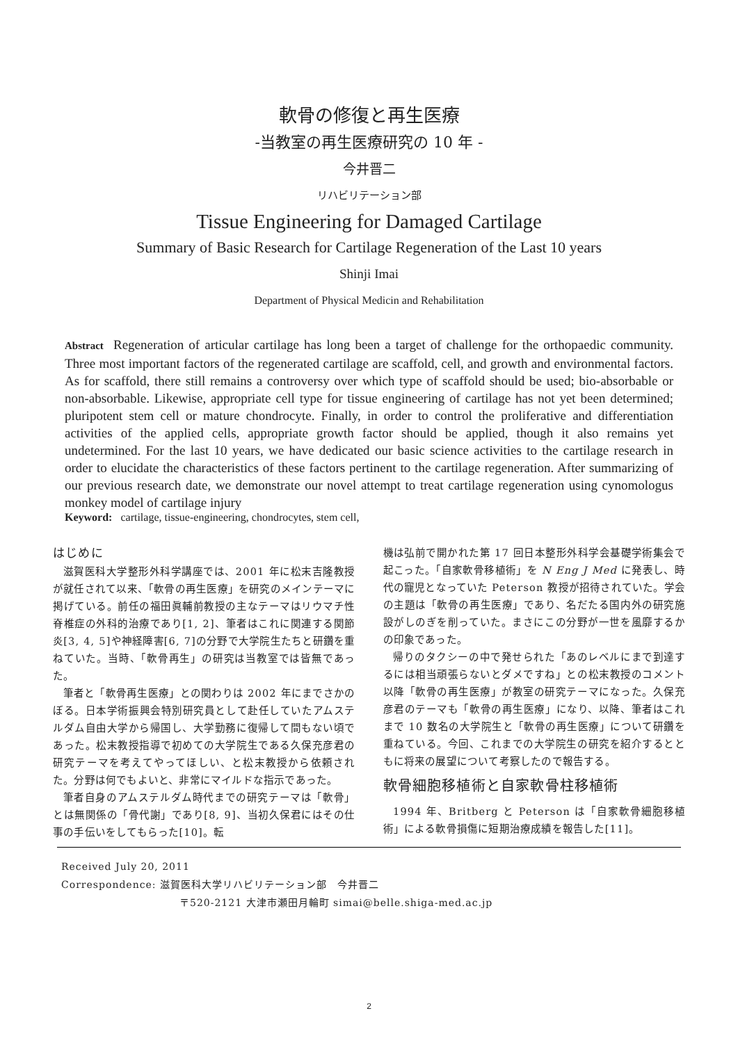軟骨の修復と再生医療
-当教室の再生医療研究の 10 年 -
今井晋二
リハビリテーション部
Tissue Engineering for Damaged Cartilage
Summary of Basic Research for Cartilage Regeneration of the Last 10 years
Shinji Imai
Department of Physical Medicin and Rehabilitation
Abstract Regeneration of articular cartilage has long been a target of challenge for the orthopaedic community. Three most important factors of the regenerated cartilage are scaffold, cell, and growth and environmental factors. As for scaffold, there still remains a controversy over which type of scaffold should be used; bio-absorbable or non-absorbable. Likewise, appropriate cell type for tissue engineering of cartilage has not yet been determined; pluripotent stem cell or mature chondrocyte. Finally, in order to control the proliferative and differentiation activities of the applied cells, appropriate growth factor should be applied, though it also remains yet undetermined. For the last 10 years, we have dedicated our basic science activities to the cartilage research in order to elucidate the characteristics of these factors pertinent to the cartilage regeneration. After summarizing of our previous research date, we demonstrate our novel attempt to treat cartilage regeneration using cynomologus monkey model of cartilage injury
Keyword: cartilage, tissue-engineering, chondrocytes, stem cell,
はじめに
滋賀医科大学整形外科学講座では、2001 年に松末吉隆教授が就任されて以来、「軟骨の再生医療」を研究のメインテーマに掲げている。前任の福田眞輔前教授の主なテーマはリウマチ性脊椎症の外科的治療であり[1, 2]、筆者はこれに関連する関節炎[3, 4, 5]や神経障害[6, 7]の分野で大学院生たちと研鑽を重ねていた。当時、「軟骨再生」の研究は当教室では皆無であった。
筆者と「軟骨再生医療」との関わりは 2002 年にまでさかのぼる。日本学術振興会特別研究員として赴任していたアムステルダム自由大学から帰国し、大学勤務に復帰して間もない頃であった。松末教授指導で初めての大学院生である久保充彦君の研究テーマを考えてやってほしい、と松末教授から依頼された。分野は何でもよいと、非常にマイルドな指示であった。
筆者自身のアムステルダム時代までの研究テーマは「軟骨」とは無関係の「骨代謝」であり[8, 9]、当初久保君にはその仕事の手伝いをしてもらった[10]。転
機は弘前で開かれた第 17 回日本整形外科学会基礎学術集会で起こった。「自家軟骨移植術」を N Eng J Med に発表し、時代の寵児となっていた Peterson 教授が招待されていた。学会の主題は「軟骨の再生医療」であり、名だたる国内外の研究施設がしのぎを削っていた。まさにこの分野が一世を風靡するかの印象であった。
帰りのタクシーの中で発せられた「あのレベルにまで到達するには相当頑張らないとダメですね」との松末教授のコメント以降「軟骨の再生医療」が教室の研究テーマになった。久保充彦君のテーマも「軟骨の再生医療」になり、以降、筆者はこれまで 10 数名の大学院生と「軟骨の再生医療」について研鑽を重ねている。今回、これまでの大学院生の研究を紹介するとともに将来の展望について考察したので報告する。
軟骨細胞移植術と自家軟骨柱移植術
1994 年、Britberg と Peterson は「自家軟骨細胞移植術」による軟骨損傷に短期治療成績を報告した[11]。
Received July 20, 2011
Correspondence: 滋賀医科大学リハビリテーション部　今井晋二
〒520-2121 大津市瀬田月輪町 simai@belle.shiga-med.ac.jp
2